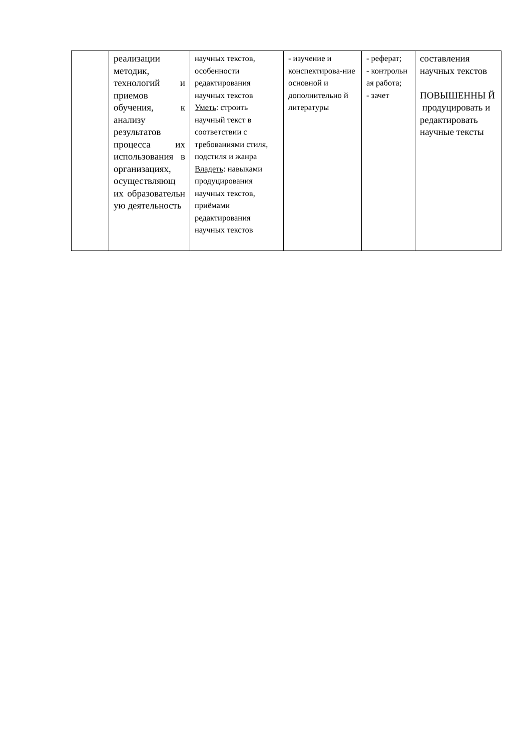| | реализации методик, технологий и приемов обучения, к анализу результатов процесса их использования в организациях, осуществляющ их образовательн ую деятельность | научных текстов, особенности редактирования научных текстов Уметь : строить научный текст в соответствии с требованиями стиля, подстиля и жанра Владеть : навыками продуцирования научных текстов, приёмами редактирования научных текстов | - изучение и конспектирова-ние основной и дополнительно й литературы | - реферат; - контрольн ая работа; - зачет | составления научных текстов ПОВЫШЕННЫ Й продуцировать и редактировать научные тексты |